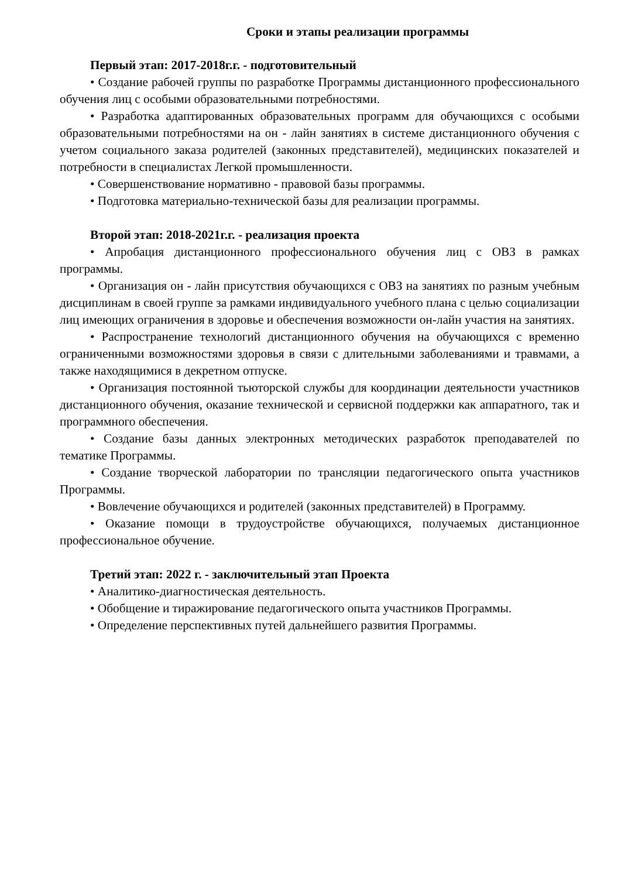Сроки и этапы реализации программы
Первый этап: 2017-2018г.г. - подготовительный
• Создание рабочей группы по разработке Программы дистанционного профессионального обучения лиц с особыми образовательными потребностями.
• Разработка адаптированных образовательных программ для обучающихся с особыми образовательными потребностями на он - лайн занятиях в системе дистанционного обучения с учетом социального заказа родителей (законных представителей), медицинских показателей и потребности в специалистах Легкой промышленности.
• Совершенствование нормативно - правовой базы программы.
• Подготовка материально-технической базы для реализации программы.
Второй этап: 2018-2021г.г. - реализация проекта
• Апробация дистанционного профессионального обучения лиц с ОВЗ в рамках программы.
• Организация он - лайн присутствия обучающихся с ОВЗ на занятиях по разным учебным дисциплинам в своей группе за рамками индивидуального учебного плана с целью социализации лиц имеющих ограничения в здоровье и обеспечения возможности он-лайн участия на занятиях.
• Распространение технологий дистанционного обучения на обучающихся с временно ограниченными возможностями здоровья в связи с длительными заболеваниями и травмами, а также находящимися в декретном отпуске.
• Организация постоянной тьюторской службы для координации деятельности участников дистанционного обучения, оказание технической и сервисной поддержки как аппаратного, так и программного обеспечения.
• Создание базы данных электронных методических разработок преподавателей по тематике Программы.
• Создание творческой лаборатории по трансляции педагогического опыта участников Программы.
• Вовлечение обучающихся и родителей (законных представителей) в Программу.
• Оказание помощи в трудоустройстве обучающихся, получаемых дистанционное профессиональное обучение.
Третий этап: 2022 г. - заключительный этап Проекта
• Аналитико-диагностическая деятельность.
• Обобщение и тиражирование педагогического опыта участников Программы.
• Определение перспективных путей дальнейшего развития Программы.